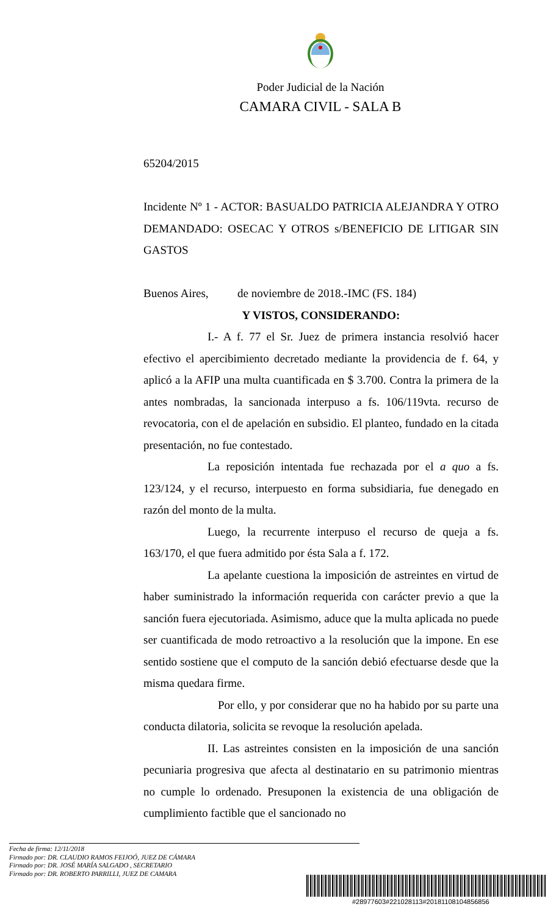Poder Judicial de la Nación
CAMARA CIVIL - SALA B
65204/2015
Incidente Nº 1 - ACTOR: BASUALDO PATRICIA ALEJANDRA Y OTRO DEMANDADO: OSECAC Y OTROS s/BENEFICIO DE LITIGAR SIN GASTOS
Buenos Aires, de noviembre de 2018.-IMC (FS. 184)
Y VISTOS, CONSIDERANDO:
I.- A f. 77 el Sr. Juez de primera instancia resolvió hacer efectivo el apercibimiento decretado mediante la providencia de f. 64, y aplicó a la AFIP una multa cuantificada en $ 3.700. Contra la primera de la antes nombradas, la sancionada interpuso a fs. 106/119vta. recurso de revocatoria, con el de apelación en subsidio. El planteo, fundado en la citada presentación, no fue contestado.
La reposición intentada fue rechazada por el a quo a fs. 123/124, y el recurso, interpuesto en forma subsidiaria, fue denegado en razón del monto de la multa.
Luego, la recurrente interpuso el recurso de queja a fs. 163/170, el que fuera admitido por ésta Sala a f. 172.
La apelante cuestiona la imposición de astreintes en virtud de haber suministrado la información requerida con carácter previo a que la sanción fuera ejecutoriada. Asimismo, aduce que la multa aplicada no puede ser cuantificada de modo retroactivo a la resolución que la impone. En ese sentido sostiene que el computo de la sanción debió efectuarse desde que la misma quedara firme.
Por ello, y por considerar que no ha habido por su parte una conducta dilatoria, solicita se revoque la resolución apelada.
II. Las astreintes consisten en la imposición de una sanción pecuniaria progresiva que afecta al destinatario en su patrimonio mientras no cumple lo ordenado. Presuponen la existencia de una obligación de cumplimiento factible que el sancionado no
Fecha de firma: 12/11/2018
Firmado por: DR. CLAUDIO RAMOS FEIJOÓ, JUEZ DE CÁMARA
Firmado por: DR. JOSÉ MARÍA SALGADO , SECRETARIO
Firmado por: DR. ROBERTO PARRILLI, JUEZ DE CAMARA
#28977603#221028113#20181108104856856